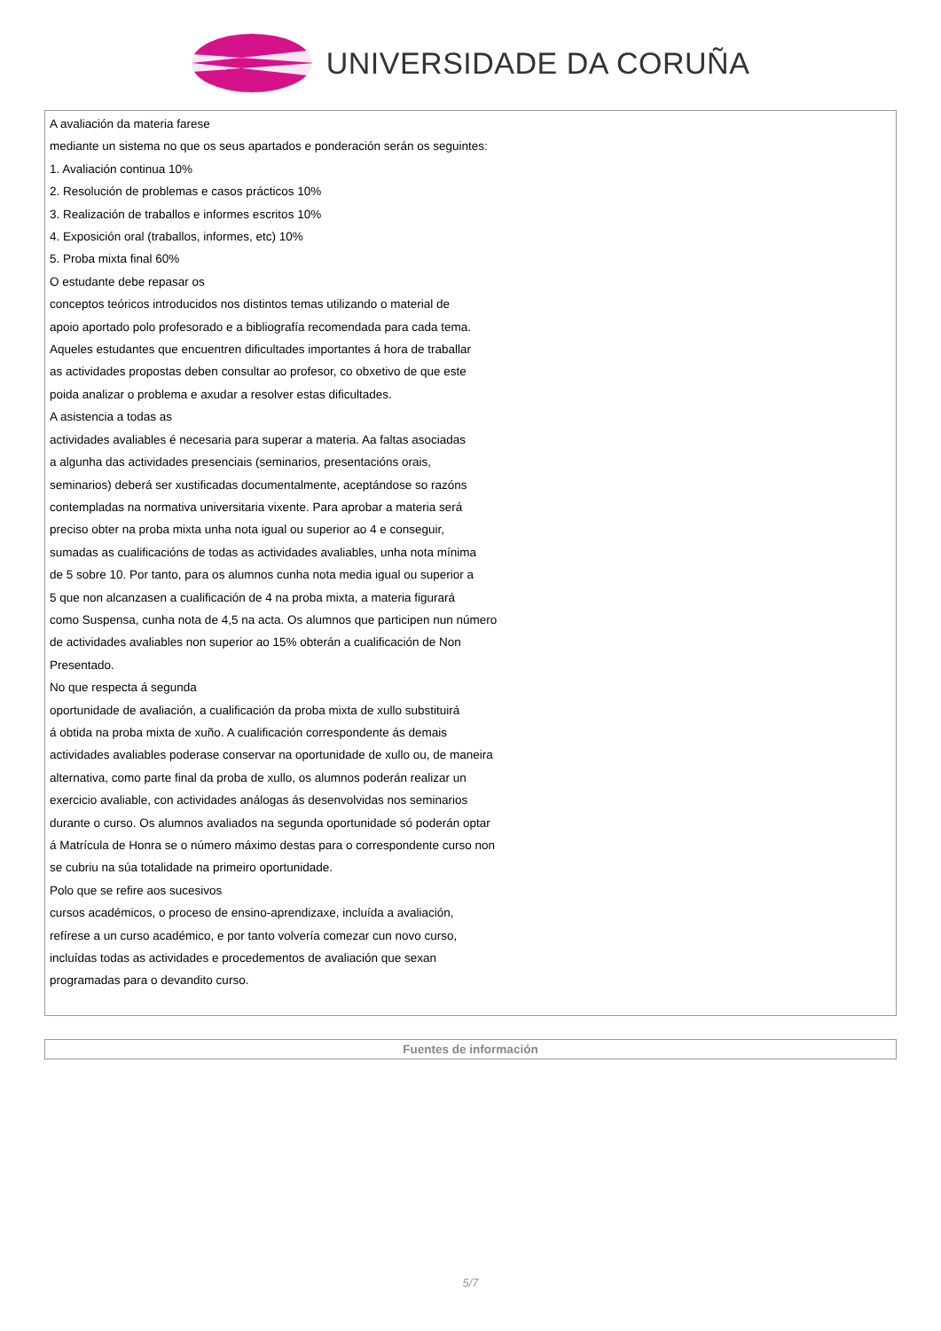UNIVERSIDADE DA CORUÑA
A avaliación da materia farese
mediante un sistema no que os seus apartados e ponderación serán os seguintes:
1. Avaliación continua 10%
2. Resolución de problemas e casos prácticos 10%
3. Realización de traballos e informes escritos 10%
4. Exposición oral (traballos, informes, etc) 10%
5. Proba mixta final 60%
O estudante debe repasar os
conceptos teóricos introducidos nos distintos temas utilizando o material de
apoio aportado polo profesorado e a bibliografía recomendada para cada tema.
Aqueles estudantes que encuentren dificultades importantes á hora de traballar
as actividades propostas deben consultar ao profesor, co obxetivo de que este
poida analizar o problema e axudar a resolver estas dificultades.
A asistencia a todas as
actividades avaliables é necesaria para superar a materia. Aa faltas asociadas
a algunha das actividades presenciais (seminarios, presentacións orais,
seminarios) deberá ser xustificadas documentalmente, aceptándose so razóns
contempladas na normativa universitaria vixente. Para aprobar a materia será
preciso obter na proba mixta unha nota igual ou superior ao 4 e conseguir,
sumadas as cualificacións de todas as actividades avaliables, unha nota mínima
de 5 sobre 10. Por tanto, para os alumnos cunha nota media igual ou superior a
5 que non alcanzasen a cualificación de 4 na proba mixta, a materia figurará
como Suspensa, cunha nota de 4,5 na acta. Os alumnos que participen nun número
de actividades avaliables non superior ao 15% obterán a cualificación de Non
Presentado.
No que respecta á segunda
oportunidade de avaliación, a cualificación da proba mixta de xullo substituirá
á obtida na proba mixta de xuño. A cualificación correspondente ás demais
actividades avaliables poderase conservar na oportunidade de xullo ou, de maneira
alternativa, como parte final da proba de xullo, os alumnos poderán realizar un
exercicio avaliable, con actividades análogas ás desenvolvidas nos seminarios
durante o curso. Os alumnos avaliados na segunda oportunidade só poderán optar
á Matrícula de Honra se o número máximo destas para o correspondente curso non
se cubriu na súa totalidade na primeiro oportunidade.
Polo que se refire aos sucesivos
cursos académicos, o proceso de ensino-aprendizaxe, incluída a avaliación,
refírese a un curso académico, e por tanto volvería comezar cun novo curso,
incluídas todas as actividades e procedementos de avaliación que sexan
programadas para o devandito curso.
Fuentes de información
5/7